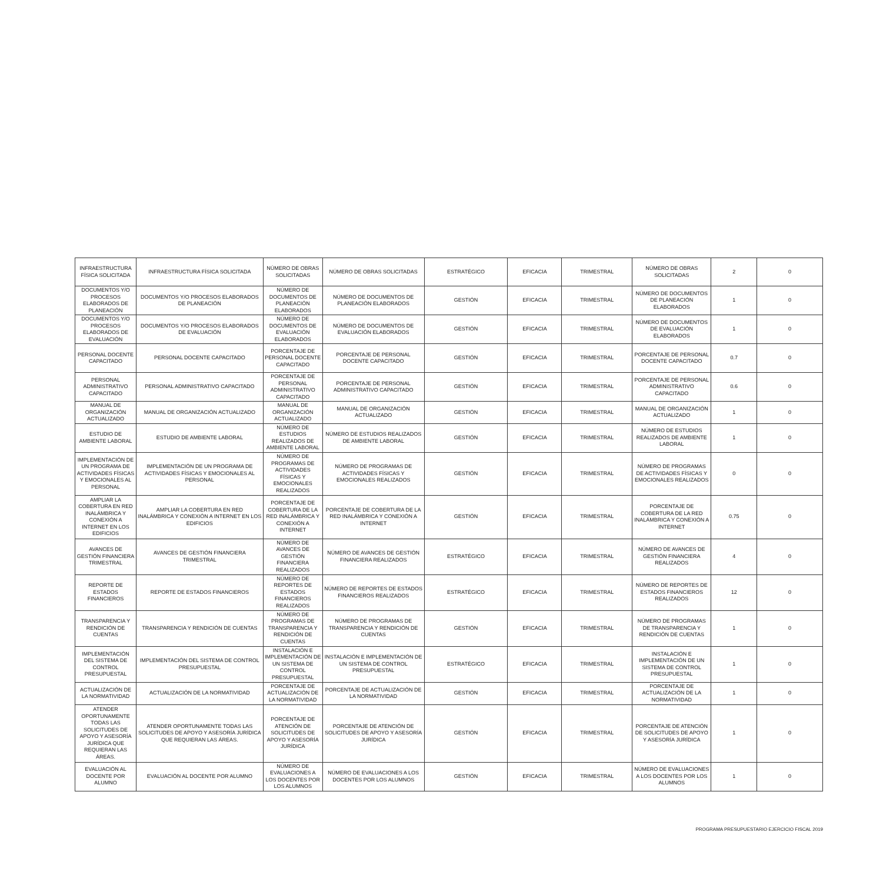| INFRAESTRUCTURA FÍSICA SOLICITADA | INFRAESTRUCTURA FÍSICA SOLICITADA | NÚMERO DE OBRAS SOLICITADAS | NÚMERO DE OBRAS SOLICITADAS | ESTRATÉGICO | EFICACIA | TRIMESTRAL | NÚMERO DE OBRAS SOLICITADAS | 2 | 0 |
| DOCUMENTOS Y/O PROCESOS ELABORADOS DE PLANEACIÓN | DOCUMENTOS Y/O PROCESOS ELABORADOS DE PLANEACIÓN | NÚMERO DE DOCUMENTOS DE PLANEACIÓN ELABORADOS | NÚMERO DE DOCUMENTOS DE PLANEACIÓN ELABORADOS | GESTIÓN | EFICACIA | TRIMESTRAL | NÚMERO DE DOCUMENTOS DE PLANEACIÓN ELABORADOS | 1 | 0 |
| DOCUMENTOS Y/O PROCESOS ELABORADOS DE EVALUACIÓN | DOCUMENTOS Y/O PROCESOS ELABORADOS DE EVALUACIÓN | NÚMERO DE DOCUMENTOS DE EVALUACIÓN ELABORADOS | NÚMERO DE DOCUMENTOS DE EVALUACIÓN ELABORADOS | GESTIÓN | EFICACIA | TRIMESTRAL | NÚMERO DE DOCUMENTOS DE EVALUACIÓN ELABORADOS | 1 | 0 |
| PERSONAL DOCENTE CAPACITADO | PERSONAL DOCENTE CAPACITADO | PORCENTAJE DE PERSONAL DOCENTE CAPACITADO | PORCENTAJE DE PERSONAL DOCENTE CAPACITADO | GESTIÓN | EFICACIA | TRIMESTRAL | PORCENTAJE DE PERSONAL DOCENTE CAPACITADO | 0.7 | 0 |
| PERSONAL ADMINISTRATIVO CAPACITADO | PERSONAL ADMINISTRATIVO CAPACITADO | PORCENTAJE DE PERSONAL ADMINISTRATIVO CAPACITADO | PORCENTAJE DE PERSONAL ADMINISTRATIVO CAPACITADO | GESTIÓN | EFICACIA | TRIMESTRAL | PORCENTAJE DE PERSONAL ADMINISTRATIVO CAPACITADO | 0.6 | 0 |
| MANUAL DE ORGANIZACIÓN ACTUALIZADO | MANUAL DE ORGANIZACIÓN ACTUALIZADO | MANUAL DE ORGANIZACIÓN ACTUALIZADO | MANUAL DE ORGANIZACIÓN ACTUALIZADO | GESTIÓN | EFICACIA | TRIMESTRAL | MANUAL DE ORGANIZACIÓN ACTUALIZADO | 1 | 0 |
| ESTUDIO DE AMBIENTE LABORAL | ESTUDIO DE AMBIENTE LABORAL | NÚMERO DE ESTUDIOS REALIZADOS DE AMBIENTE LABORAL | NÚMERO DE ESTUDIOS REALIZADOS DE AMBIENTE LABORAL | GESTIÓN | EFICACIA | TRIMESTRAL | NÚMERO DE ESTUDIOS REALIZADOS DE AMBIENTE LABORAL | 1 | 0 |
| IMPLEMENTACIÓN DE UN PROGRAMA DE ACTIVIDADES FÍSICAS Y EMOCIONALES AL PERSONAL | IMPLEMENTACIÓN DE UN PROGRAMA DE ACTIVIDADES FÍSICAS Y EMOCIONALES AL PERSONAL | NÚMERO DE PROGRAMAS DE ACTIVIDADES FÍSICAS Y EMOCIONALES REALIZADOS | NÚMERO DE PROGRAMAS DE ACTIVIDADES FÍSICAS Y EMOCIONALES REALIZADOS | GESTIÓN | EFICACIA | TRIMESTRAL | NÚMERO DE PROGRAMAS DE ACTIVIDADES FÍSICAS Y EMOCIONALES REALIZADOS | 0 | 0 |
| AMPLIAR LA COBERTURA EN RED INALÁMBRICA Y CONEXIÓN A INTERNET EN LOS EDIFICIOS | AMPLIAR LA COBERTURA EN RED INALÁMBRICA Y CONEXIÓN A INTERNET EN LOS EDIFICIOS | PORCENTAJE DE COBERTURA DE LA RED INALÁMBRICA Y CONEXIÓN A INTERNET | PORCENTAJE DE COBERTURA DE LA RED INALÁMBRICA Y CONEXIÓN A INTERNET | GESTIÓN | EFICACIA | TRIMESTRAL | PORCENTAJE DE COBERTURA DE LA RED INALÁMBRICA Y CONEXIÓN A INTERNET | 0.75 | 0 |
| AVANCES DE GESTIÓN FINANCIERA TRIMESTRAL | AVANCES DE GESTIÓN FINANCIERA TRIMESTRAL | NÚMERO DE AVANCES DE GESTIÓN FINANCIERA REALIZADOS | NÚMERO DE AVANCES DE GESTIÓN FINANCIERA REALIZADOS | ESTRATÉGICO | EFICACIA | TRIMESTRAL | NÚMERO DE AVANCES DE GESTIÓN FINANCIERA REALIZADOS | 4 | 0 |
| REPORTE DE ESTADOS FINANCIEROS | REPORTE DE ESTADOS FINANCIEROS | NÚMERO DE REPORTES DE ESTADOS FINANCIEROS REALIZADOS | NÚMERO DE REPORTES DE ESTADOS FINANCIEROS REALIZADOS | ESTRATÉGICO | EFICACIA | TRIMESTRAL | NÚMERO DE REPORTES DE ESTADOS FINANCIEROS REALIZADOS | 12 | 0 |
| TRANSPARENCIA Y RENDICIÓN DE CUENTAS | TRANSPARENCIA Y RENDICIÓN DE CUENTAS | NÚMERO DE PROGRAMAS DE TRANSPARENCIA Y RENDICIÓN DE CUENTAS | NÚMERO DE PROGRAMAS DE TRANSPARENCIA Y RENDICIÓN DE CUENTAS | GESTIÓN | EFICACIA | TRIMESTRAL | NÚMERO DE PROGRAMAS DE TRANSPARENCIA Y RENDICIÓN DE CUENTAS | 1 | 0 |
| IMPLEMENTACIÓN DEL SISTEMA DE CONTROL PRESUPUESTAL | IMPLEMENTACIÓN DEL SISTEMA DE CONTROL PRESUPUESTAL | INSTALACIÓN E IMPLEMENTACIÓN DE UN SISTEMA DE CONTROL PRESUPUESTAL | INSTALACIÓN E IMPLEMENTACIÓN DE UN SISTEMA DE CONTROL PRESUPUESTAL | ESTRATÉGICO | EFICACIA | TRIMESTRAL | INSTALACIÓN E IMPLEMENTACIÓN DE UN SISTEMA DE CONTROL PRESUPUESTAL | 1 | 0 |
| ACTUALIZACIÓN DE LA NORMATIVIDAD | ACTUALIZACIÓN DE LA NORMATIVIDAD | PORCENTAJE DE ACTUALIZACIÓN DE LA NORMATIVIDAD | PORCENTAJE DE ACTUALIZACIÓN DE LA NORMATIVIDAD | GESTIÓN | EFICACIA | TRIMESTRAL | PORCENTAJE DE ACTUALIZACIÓN DE LA NORMATIVIDAD | 1 | 0 |
| ATENDER OPORTUNAMENTE TODAS LAS SOLICITUDES DE APOYO Y ASESORÍA JURÍDICA QUE REQUIERAN LAS ÁREAS. | ATENDER OPORTUNAMENTE TODAS LAS SOLICITUDES DE APOYO Y ASESORÍA JURÍDICA QUE REQUIERAN LAS ÁREAS. | PORCENTAJE DE ATENCIÓN DE SOLICITUDES DE APOYO Y ASESORÍA JURÍDICA | PORCENTAJE DE ATENCIÓN DE SOLICITUDES DE APOYO Y ASESORÍA JURÍDICA | GESTIÓN | EFICACIA | TRIMESTRAL | PORCENTAJE DE ATENCIÓN DE SOLICITUDES DE APOYO Y ASESORÍA JURÍDICA | 1 | 0 |
| EVALUACIÓN AL DOCENTE POR ALUMNO | EVALUACIÓN AL DOCENTE POR ALUMNO | NÚMERO DE EVALUACIONES A LOS DOCENTES POR LOS ALUMNOS | NÚMERO DE EVALUACIONES A LOS DOCENTES POR LOS ALUMNOS | GESTIÓN | EFICACIA | TRIMESTRAL | NÚMERO DE EVALUACIONES A LOS DOCENTES POR LOS ALUMNOS | 1 | 0 |
PROGRAMA PRESUPUESTARIO EJERCICIO FISCAL 2019